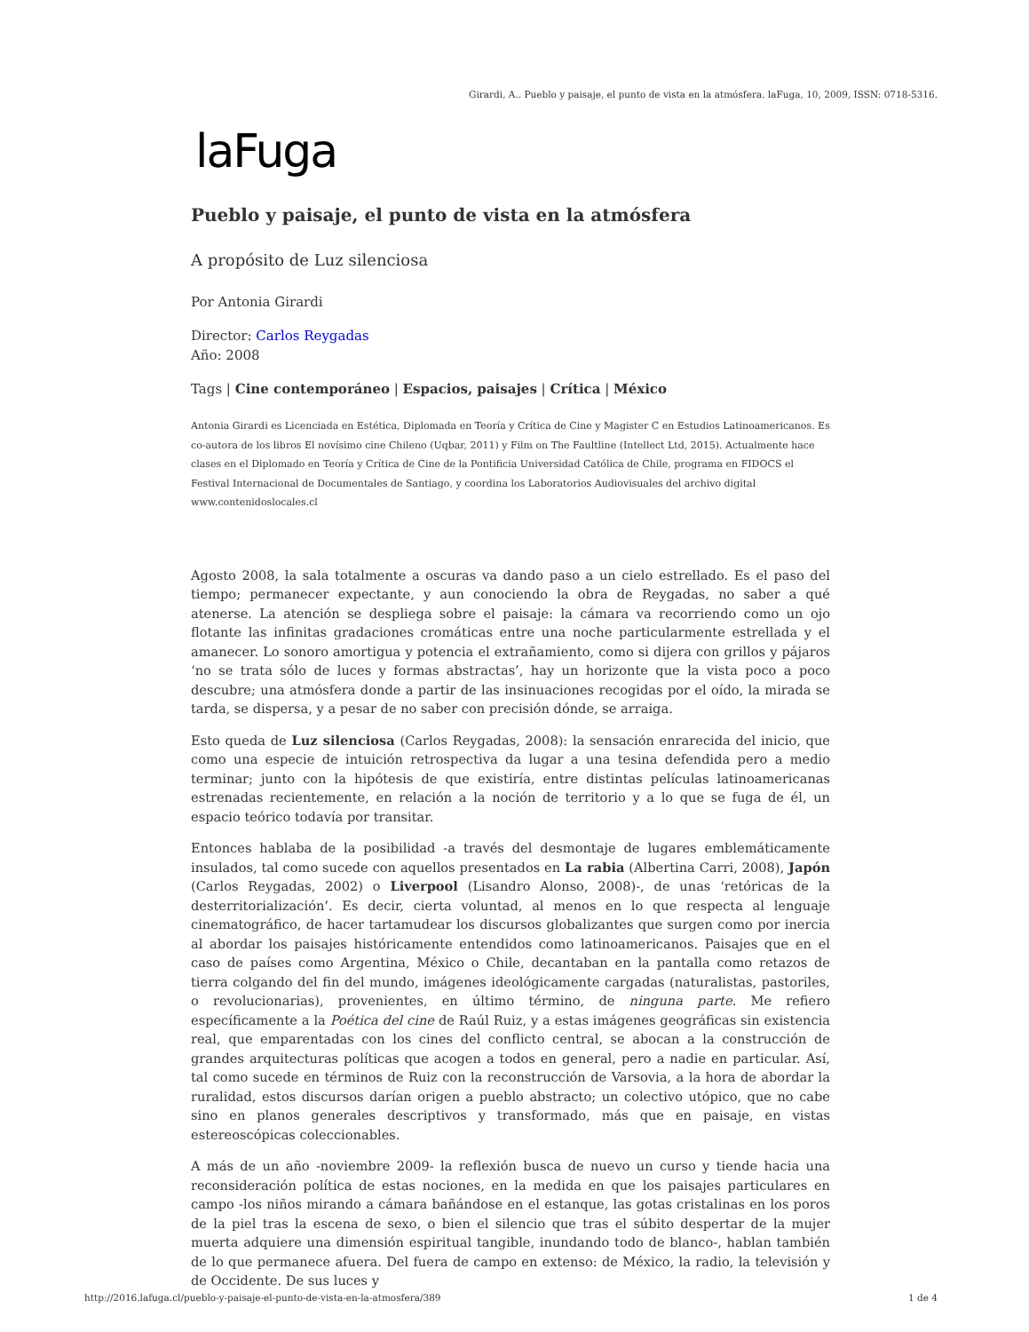Girardi, A.. Pueblo y paisaje, el punto de vista en la atmósfera. laFuga, 10, 2009, ISSN: 0718-5316.
laFuga
Pueblo y paisaje, el punto de vista en la atmósfera
A propósito de Luz silenciosa
Por Antonia Girardi
Director: Carlos Reygadas
Año: 2008
Tags | Cine contemporáneo | Espacios, paisajes | Crítica | México
Antonia Girardi es Licenciada en Estética, Diplomada en Teoría y Crítica de Cine y Magister C en Estudios Latinoamericanos. Es co-autora de los libros El novísimo cine Chileno (Uqbar, 2011) y Film on The Faultline (Intellect Ltd, 2015). Actualmente hace clases en el Diplomado en Teoría y Crítica de Cine de la Pontificia Universidad Católica de Chile, programa en FIDOCS el Festival Internacional de Documentales de Santiago, y coordina los Laboratorios Audiovisuales del archivo digital www.contenidoslocales.cl
Agosto 2008, la sala totalmente a oscuras va dando paso a un cielo estrellado. Es el paso del tiempo; permanecer expectante, y aun conociendo la obra de Reygadas, no saber a qué atenerse. La atención se despliega sobre el paisaje: la cámara va recorriendo como un ojo flotante las infinitas gradaciones cromáticas entre una noche particularmente estrellada y el amanecer. Lo sonoro amortigua y potencia el extrañamiento, como si dijera con grillos y pájaros ‘no se trata sólo de luces y formas abstractas’, hay un horizonte que la vista poco a poco descubre; una atmósfera donde a partir de las insinuaciones recogidas por el oído, la mirada se tarda, se dispersa, y a pesar de no saber con precisión dónde, se arraiga.
Esto queda de Luz silenciosa (Carlos Reygadas, 2008): la sensación enrarecida del inicio, que como una especie de intuición retrospectiva da lugar a una tesina defendida pero a medio terminar; junto con la hipótesis de que existiría, entre distintas películas latinoamericanas estrenadas recientemente, en relación a la noción de territorio y a lo que se fuga de él, un espacio teórico todavía por transitar.
Entonces hablaba de la posibilidad -a través del desmontaje de lugares emblemáticamente insulados, tal como sucede con aquellos presentados en La rabia (Albertina Carri, 2008), Japón (Carlos Reygadas, 2002) o Liverpool (Lisandro Alonso, 2008)-, de unas ‘retóricas de la desterritorialización’. Es decir, cierta voluntad, al menos en lo que respecta al lenguaje cinematográfico, de hacer tartamudear los discursos globalizantes que surgen como por inercia al abordar los paisajes históricamente entendidos como latinoamericanos. Paisajes que en el caso de países como Argentina, México o Chile, decantaban en la pantalla como retazos de tierra colgando del fin del mundo, imágenes ideológicamente cargadas (naturalistas, pastoriles, o revolucionarias), provenientes, en último término, de ninguna parte. Me refiero específicamente a la Poética del cine de Raúl Ruiz, y a estas imágenes geográficas sin existencia real, que emparentadas con los cines del conflicto central, se abocan a la construcción de grandes arquitecturas políticas que acogen a todos en general, pero a nadie en particular. Así, tal como sucede en términos de Ruiz con la reconstrucción de Varsovia, a la hora de abordar la ruralidad, estos discursos darían origen a pueblo abstracto; un colectivo utópico, que no cabe sino en planos generales descriptivos y transformado, más que en paisaje, en vistas estereoscópicas coleccionables.
A más de un año -noviembre 2009- la reflexión busca de nuevo un curso y tiende hacia una reconsideración política de estas nociones, en la medida en que los paisajes particulares en campo -los niños mirando a cámara bañándose en el estanque, las gotas cristalinas en los poros de la piel tras la escena de sexo, o bien el silencio que tras el súbito despertar de la mujer muerta adquiere una dimensión espiritual tangible, inundando todo de blanco-, hablan también de lo que permanece afuera. Del fuera de campo en extenso: de México, la radio, la televisión y de Occidente. De sus luces y
http://2016.lafuga.cl/pueblo-y-paisaje-el-punto-de-vista-en-la-atmosfera/389 1 de 4